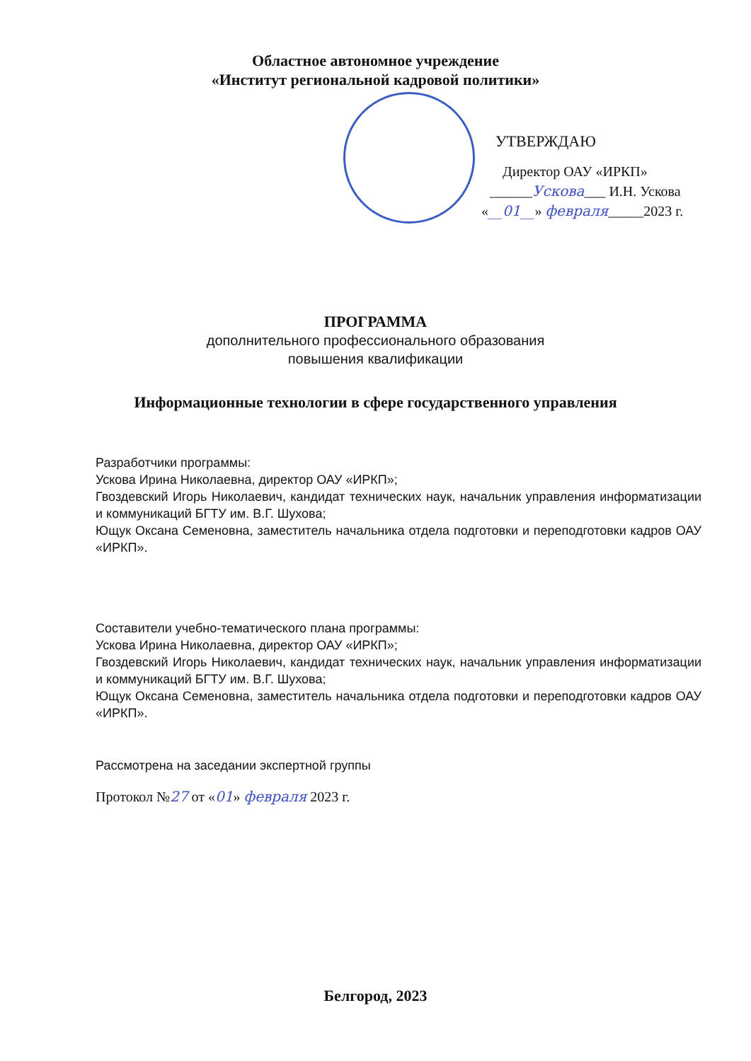Областное автономное учреждение
«Институт региональной кадровой политики»
УТВЕРЖДАЮ
Директор ОАУ «ИРКП»
______Ускова___ И.Н. Ускова
«__01__» февраля_____2023 г.
ПРОГРАММА
дополнительного профессионального образования
повышения квалификации
Информационные технологии в сфере государственного управления
Разработчики программы:
Ускова Ирина Николаевна, директор ОАУ «ИРКП»;
Гвоздевский Игорь Николаевич, кандидат технических наук, начальник управления информатизации и коммуникаций БГТУ им. В.Г. Шухова;
Ющук Оксана Семеновна, заместитель начальника отдела подготовки и переподготовки кадров ОАУ «ИРКП».
Составители учебно-тематического плана программы:
Ускова Ирина Николаевна, директор ОАУ «ИРКП»;
Гвоздевский Игорь Николаевич, кандидат технических наук, начальник управления информатизации и коммуникаций БГТУ им. В.Г. Шухова;
Ющук Оксана Семеновна, заместитель начальника отдела подготовки и переподготовки кадров ОАУ «ИРКП».
Рассмотрена на заседании экспертной группы
Протокол №27 от «01» февраля 2023 г.
Белгород, 2023